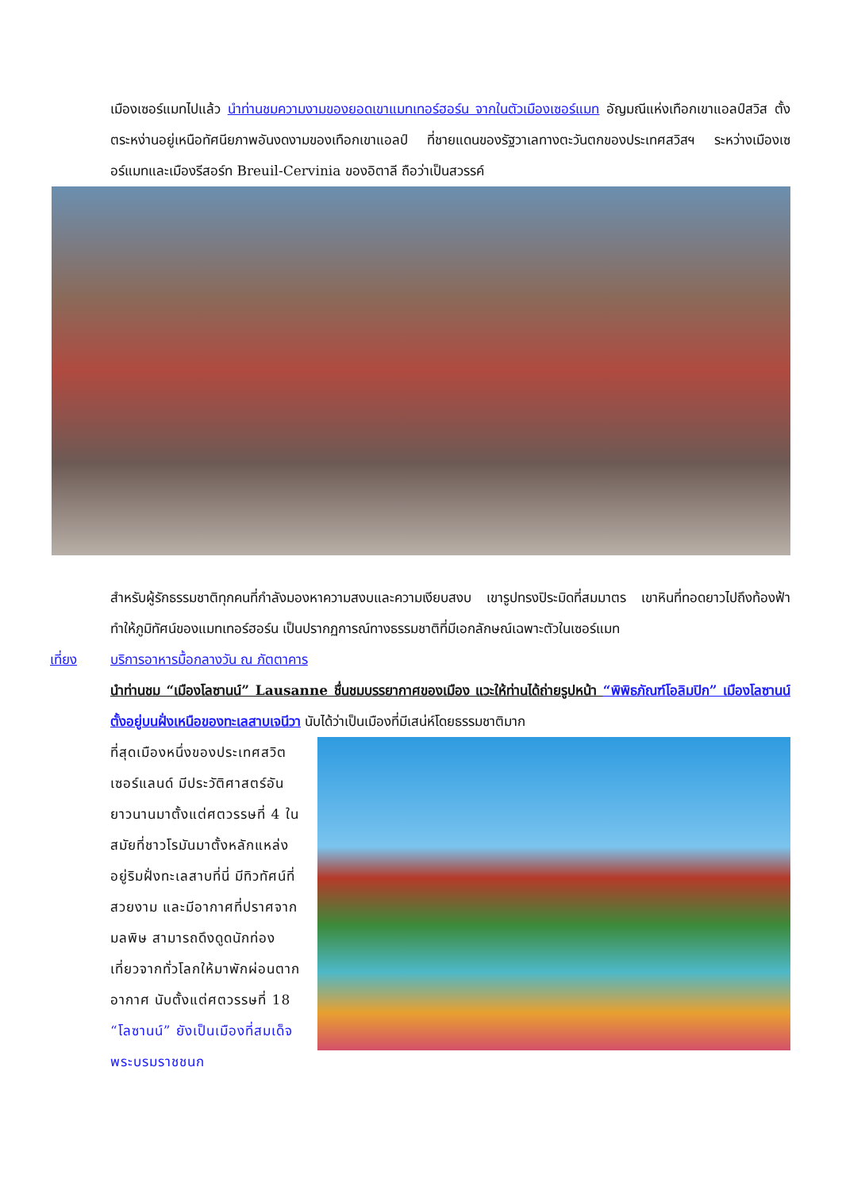เมืองเซอร์แมทไปแล้ว นำท่านชมความงามของยอดเขาแมทเทอร์ฮอร์น จากในตัวเมืองเซอร์แมท อัญมณีแห่งเทือกเขาแอลป์สวิส ตั้งตระหง่านอยู่เหนือทัศนียภาพอันงดงามของเทือกเขาแอลป์ ที่ชายแดนของรัฐวาเลทางตะวันตกของประเทศสวิสฯ ระหว่างเมืองเซอร์แมทและเมืองรีสอร์ท Breuil-Cervinia ของอิตาลี ถือว่าเป็นสวรรค์
สำหรับผู้รักธรรมชาติทุกคนที่กำลังมองหาความสงบและความเงียบสงบ เขารูปทรงปิระมิดที่สมมาตร เขาหินที่ทอดยาวไปถึงท้องฟ้า ทำให้ภูมิทัศน์ของแมทเทอร์ฮอร์น เป็นปรากฏการณ์ทางธรรมชาติที่มีเอกลักษณ์เฉพาะตัวในเซอร์แมท
เที่ยง บริการอาหารมื้อกลางวัน ณ ภัตตาคาร
นำท่านชม “เมืองโลซานน์” Lausanne ชื่นชมบรรยากาศของเมือง แวะให้ท่านได้ถ่ายรูปหน้า “พิพิธภัณฑ์โอลิมปิก” เมืองโลซานน์ ตั้งอยู่บนฝั่งเหนือของทะเลสาบเจนีวา นับได้ว่าเป็นเมืองที่มีเสน่ห์โดยธรรมชาติมาก
ที่สุดเมืองหนึ่งของประเทศสวิตเซอร์แลนด์ มีประวัติศาสตร์อันยาวนานมาตั้งแต่ศตวรรษที่ 4 ในสมัยที่ชาวโรมันมาตั้งหลักแหล่งอยู่ริมฝั่งทะเลสาบที่นี่ มีทิวทัศน์ที่สวยงาม และมีอากาศที่ปราศจากมลพิษ สามารถดึงดูดนักท่องเที่ยวจากทั่วโลกให้มาพักผ่อนตากอากาศ นับตั้งแต่ศตวรรษที่ 18 “โลซานน์” ยังเป็นเมืองที่สมเด็จพระบรมราชชนก